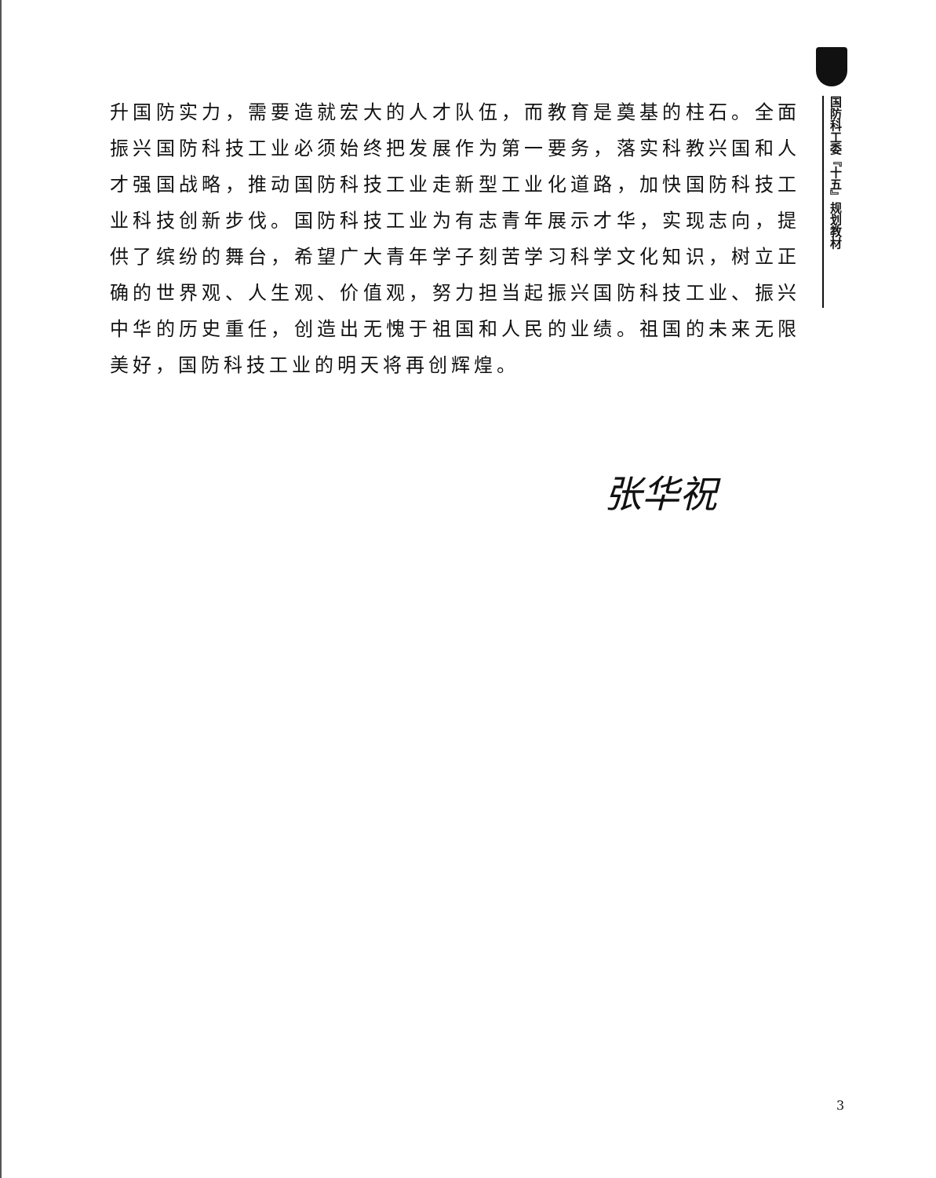升国防实力，需要造就宏大的人才队伍，而教育是奠基的柱石。全面振兴国防科技工业必须始终把发展作为第一要务，落实科教兴国和人才强国战略，推动国防科技工业走新型工业化道路，加快国防科技工业科技创新步伐。国防科技工业为有志青年展示才华，实现志向，提供了缤纷的舞台，希望广大青年学子刻苦学习科学文化知识，树立正确的世界观、人生观、价值观，努力担当起振兴国防科技工业、振兴中华的历史重任，创造出无愧于祖国和人民的业绩。祖国的未来无限美好，国防科技工业的明天将再创辉煌。
国防科工委『十五』规划教材
张华祝
3